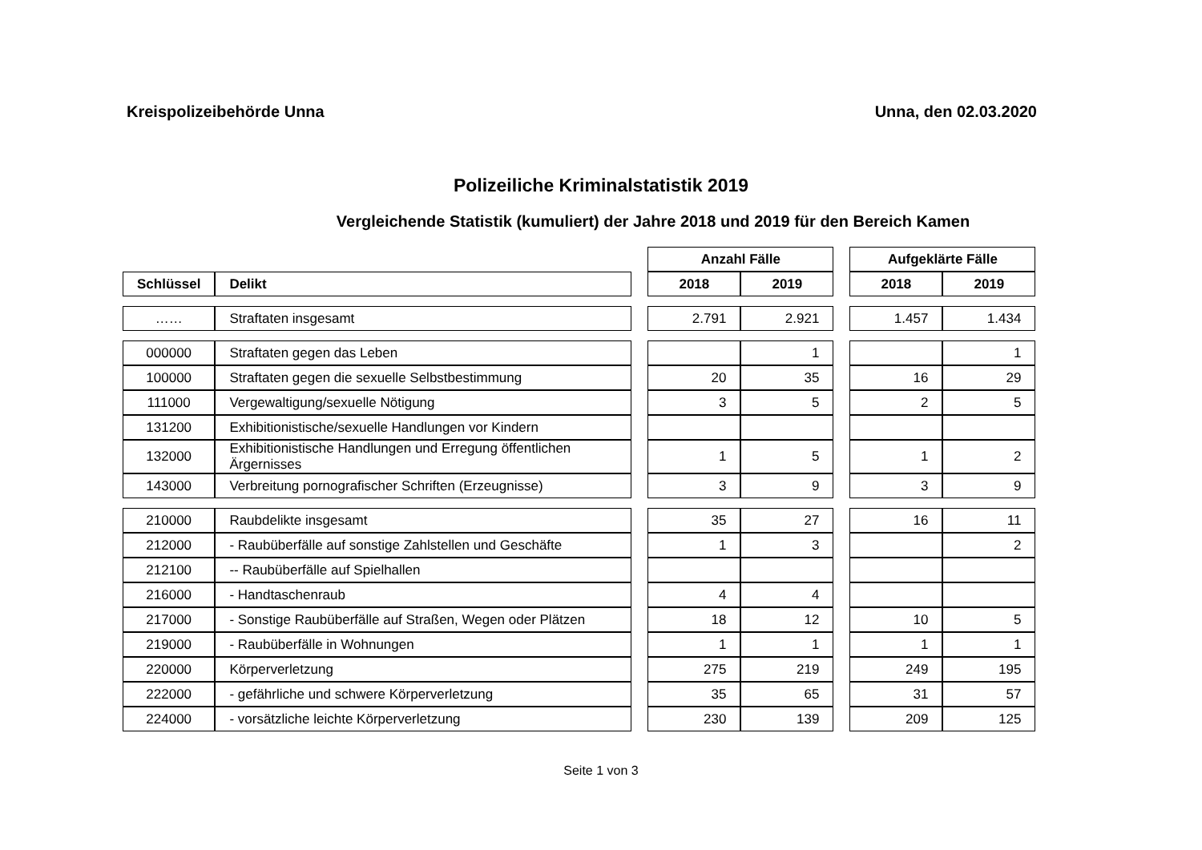Kreispolizeibehörde Unna Unna, den 02.03.2020
Polizeiliche Kriminalstatistik 2019
Vergleichende Statistik (kumuliert) der Jahre 2018 und 2019 für den Bereich Kamen
| | | | Anzahl Fälle | | | Aufgeklärte Fälle | |
| Schlüssel | Delikt | | 2018 | 2019 | | 2018 | 2019 |
| …… | Straftaten insgesamt | | 2.791 | 2.921 | | 1.457 | 1.434 |
| 000000 | Straftaten gegen das Leben | | | 1 | | | 1 |
| 100000 | Straftaten gegen die sexuelle Selbstbestimmung | | 20 | 35 | | 16 | 29 |
| 111000 | Vergewaltigung/sexuelle Nötigung | | 3 | 5 | | 2 | 5 |
| 131200 | Exhibitionistische/sexuelle Handlungen vor Kindern | | | | | | |
| 132000 | Exhibitionistische Handlungen und Erregung öffentlichen Ärgernisses | | 1 | 5 | | 1 | 2 |
| 143000 | Verbreitung pornografischer Schriften (Erzeugnisse) | | 3 | 9 | | 3 | 9 |
| 210000 | Raubdelikte insgesamt | | 35 | 27 | | 16 | 11 |
| 212000 | - Raubüberfälle auf sonstige Zahlstellen und Geschäfte | | 1 | 3 | | | 2 |
| 212100 | -- Raubüberfälle auf Spielhallen | | | | | | |
| 216000 | - Handtaschenraub | | 4 | 4 | | | |
| 217000 | - Sonstige Raubüberfälle auf Straßen, Wegen oder Plätzen | | 18 | 12 | | 10 | 5 |
| 219000 | - Raubüberfälle in Wohnungen | | 1 | 1 | | 1 | 1 |
| 220000 | Körperverletzung | | 275 | 219 | | 249 | 195 |
| 222000 | - gefährliche und schwere Körperverletzung | | 35 | 65 | | 31 | 57 |
| 224000 | - vorsätzliche leichte Körperverletzung | | 230 | 139 | | 209 | 125 |
Seite 1 von 3